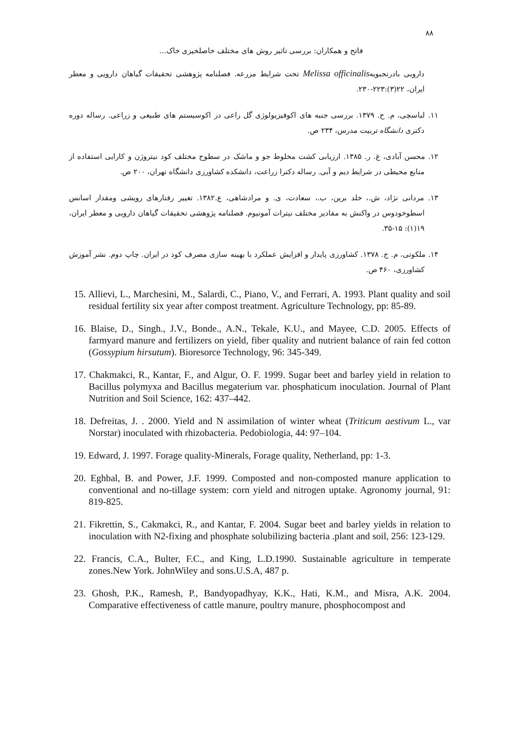۸۸
فاتح و همکاران: بررسی تاثیر روش های مختلف خاصلخیزی خاک...
دارویی بادرنجبویهMelissa officinalis تحت شرایط مزرعه. فصلنامه پژوهشی تحقیقات گیاهان دارویی و معطر ایران، ۲۲(۳):۲۲۳-۲۳۰.
۱۱. لباسچی، م. ح. ۱۳۷۹. بررسی جنبه های اکوفیزیولوژی گل راعی در اکوسیستم های طبیعی و زراعی. رساله دوره دکتری دانشگاه تربیت مدرس، ۲۳۴ ص.
۱۲. محسن آبادی، غ. ر. ۱۳۸۵. ارزیابی کشت مخلوط جو و ماشک در سطوح مختلف کود نیتروژن و کارایی استفاده از منابع محیطی در شرایط دیم و آبی. رساله دکترا زراعت، دانشکده کشاورزی دانشگاه تهران، ۲۰۰ ص.
۱۳. مردانی نژاد، ش.، خلد برین، ب.، سعادت، ی. و مرادشاهی، ع.۱۳۸۲. تغییر رفتارهای رویشی ومقدار اسانس اسطوخودوس در واکنش به مقادیر مختلف نیترات آمونیوم. فصلنامه پژوهشی تحقیقات گیاهان دارویی و معطر ایران، ۱۹(۱): ۱۵-۳۵.
۱۴. ملکوتی، م. ج. ۱۳۷۸. کشاورزی پایدار و افزایش عملکرد با بهینه سازی مصرف کود در ایران. چاپ دوم. نشر آموزش کشاورزی، ۴۶۰ ص.
15. Allievi, L., Marchesini, M., Salardi, C., Piano, V., and Ferrari, A. 1993. Plant quality and soil residual fertility six year after compost treatment. Agriculture Technology, pp: 85-89.
16. Blaise, D., Singh., J.V., Bonde., A.N., Tekale, K.U., and Mayee, C.D. 2005. Effects of farmyard manure and fertilizers on yield, fiber quality and nutrient balance of rain fed cotton (Gossypium hirsutum). Bioresorce Technology, 96: 345-349.
17. Chakmakci, R., Kantar, F., and Algur, O. F. 1999. Sugar beet and barley yield in relation to Bacillus polymyxa and Bacillus megaterium var. phosphaticum inoculation. Journal of Plant Nutrition and Soil Science, 162: 437–442.
18. Defreitas, J. . 2000. Yield and N assimilation of winter wheat (Triticum aestivum L., var Norstar) inoculated with rhizobacteria. Pedobiologia, 44: 97–104.
19. Edward, J. 1997. Forage quality-Minerals, Forage quality, Netherland, pp: 1-3.
20. Eghbal, B. and Power, J.F. 1999. Composted and non-composted manure application to conventional and no-tillage system: corn yield and nitrogen uptake. Agronomy journal, 91: 819-825.
21. Fikrettin, S., Cakmakci, R., and Kantar, F. 2004. Sugar beet and barley yields in relation to inoculation with N2-fixing and phosphate solubilizing bacteria .plant and soil, 256: 123-129.
22. Francis, C.A., Bulter, F.C., and King, L.D.1990. Sustainable agriculture in temperate zones.New York. JohnWiley and sons.U.S.A, 487 p.
23. Ghosh, P.K., Ramesh, P., Bandyopadhyay, K.K., Hati, K.M., and Misra, A.K. 2004. Comparative effectiveness of cattle manure, poultry manure, phosphocompost and